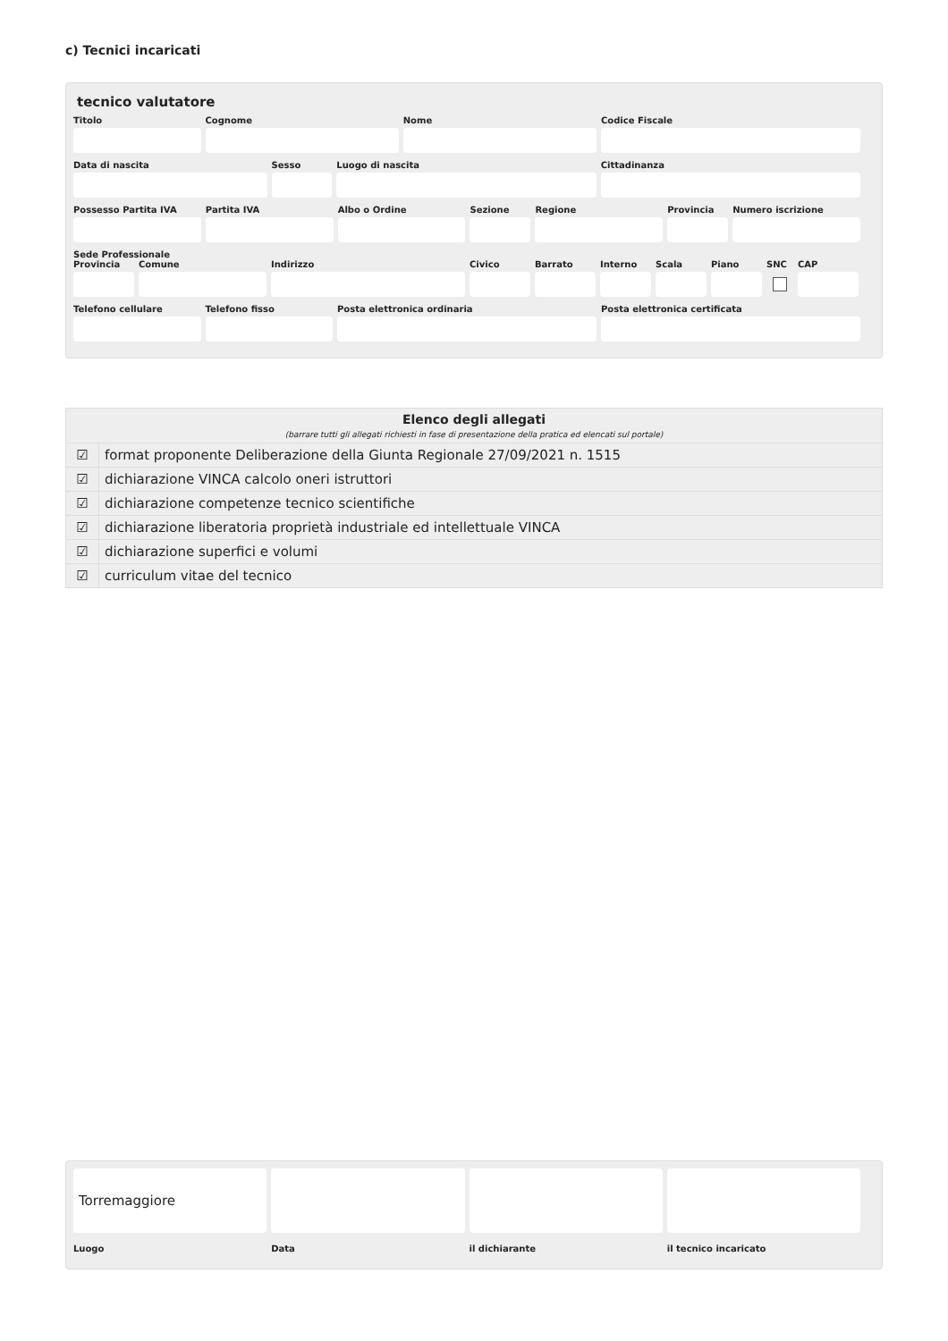c) Tecnici incaricati
tecnico valutatore
Titolo Cognome Nome Codice Fiscale
Data di nascita Sesso Luogo di nascita Cittadinanza
Possesso Partita IVA
Partita IVA Albo o Ordine Sezione Regione Provincia
Numero iscrizione
Sede Professionale
Provincia
Comune Indirizzo Civico Barrato Interno
Scala Piano SNC CAP
Telefono cellulare
Telefono fisso Posta elettronica ordinaria Posta elettronica certificata
| Elenco degli allegati (barrare tutti gli allegati richiesti in fase di presentazione della pratica ed elencati sul portale) | |
| --- | --- |
| ☑ | format proponente Deliberazione della Giunta Regionale 27/09/2021 n. 1515 |
| ☑ | dichiarazione VINCA calcolo oneri istruttori |
| ☑ | dichiarazione competenze tecnico scientifiche |
| ☑ | dichiarazione liberatoria proprietà industriale ed intellettuale VINCA |
| ☑ | dichiarazione superfici e volumi |
| ☑ | curriculum vitae del tecnico |
Torremaggiore
Luogo
Data il dichiarante il tecnico incaricato